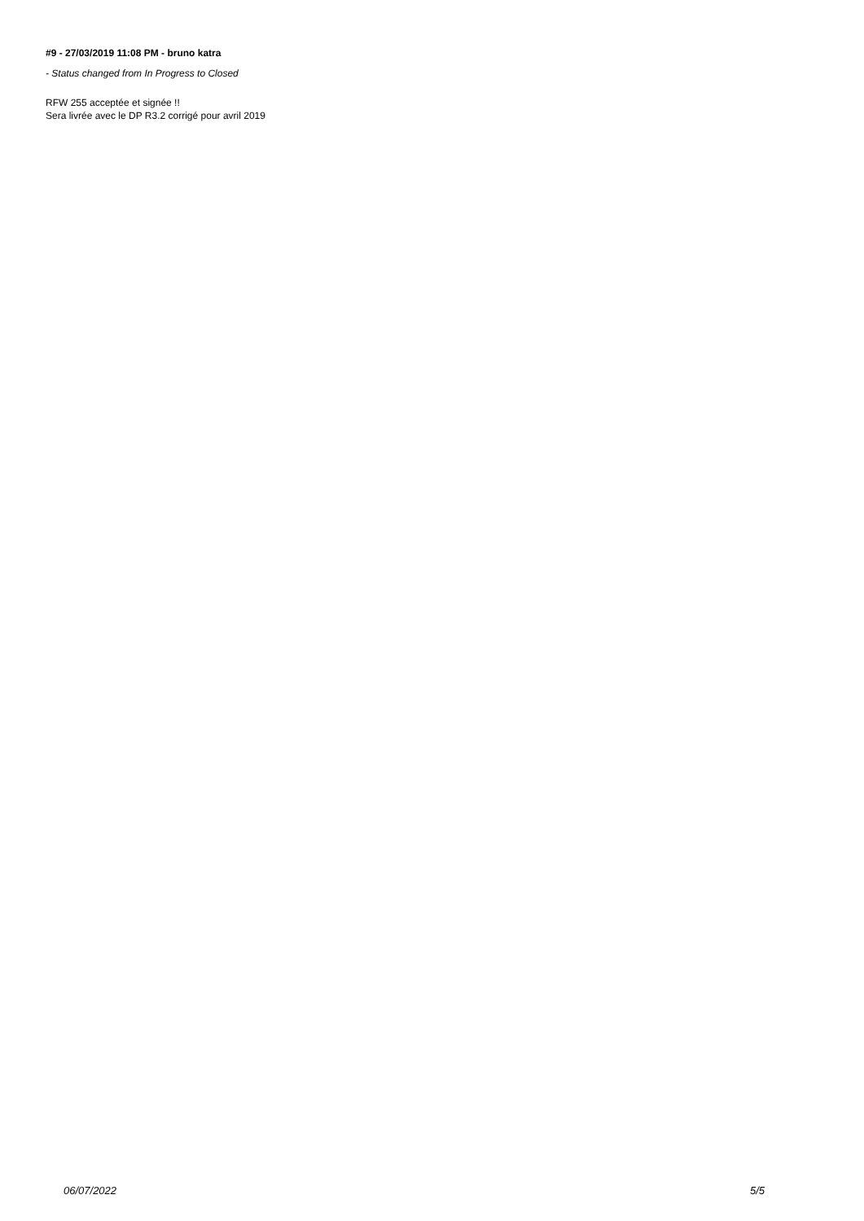#9 - 27/03/2019 11:08 PM - bruno katra
- Status changed from In Progress to Closed
RFW 255 acceptée et signée !!
Sera livrée avec le DP R3.2 corrigé pour avril 2019
06/07/2022 5/5